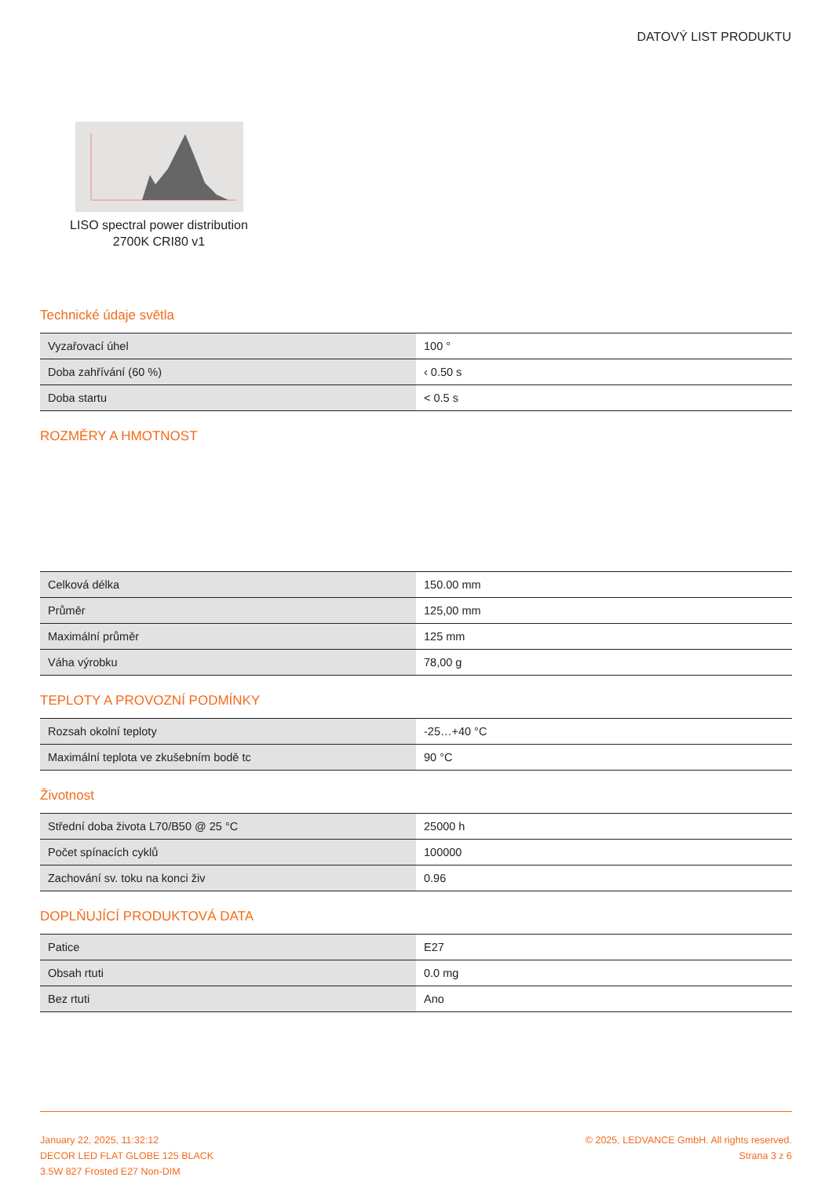DATOVÝ LIST PRODUKTU
LISO spectral power distribution
2700K CRI80 v1
Technické údaje světla
| Vyzařovací úhel | 100 ° |
| Doba zahřívání (60 %) | ‹ 0.50 s |
| Doba startu | < 0.5 s |
ROZMĚRY A HMOTNOST
| Celková délka | 150.00 mm |
| Průměr | 125,00 mm |
| Maximální průměr | 125 mm |
| Váha výrobku | 78,00 g |
TEPLOTY A PROVOZNÍ PODMÍNKY
| Rozsah okolní teploty | -25…+40 °C |
| Maximální teplota ve zkušebním bodě tc | 90 °C |
Životnost
| Střední doba života L70/B50 @ 25 °C | 25000 h |
| Počet spínacích cyklů | 100000 |
| Zachování sv. toku na konci živ | 0.96 |
DOPLŇUJÍCÍ PRODUKTOVÁ DATA
| Patice | E27 |
| Obsah rtuti | 0.0 mg |
| Bez rtuti | Ano |
January 22, 2025, 11:32:12
DECOR LED FLAT GLOBE 125 BLACK
3.5W 827 Frosted E27 Non-DIM
© 2025, LEDVANCE GmbH. All rights reserved.
Strana 3 z 6